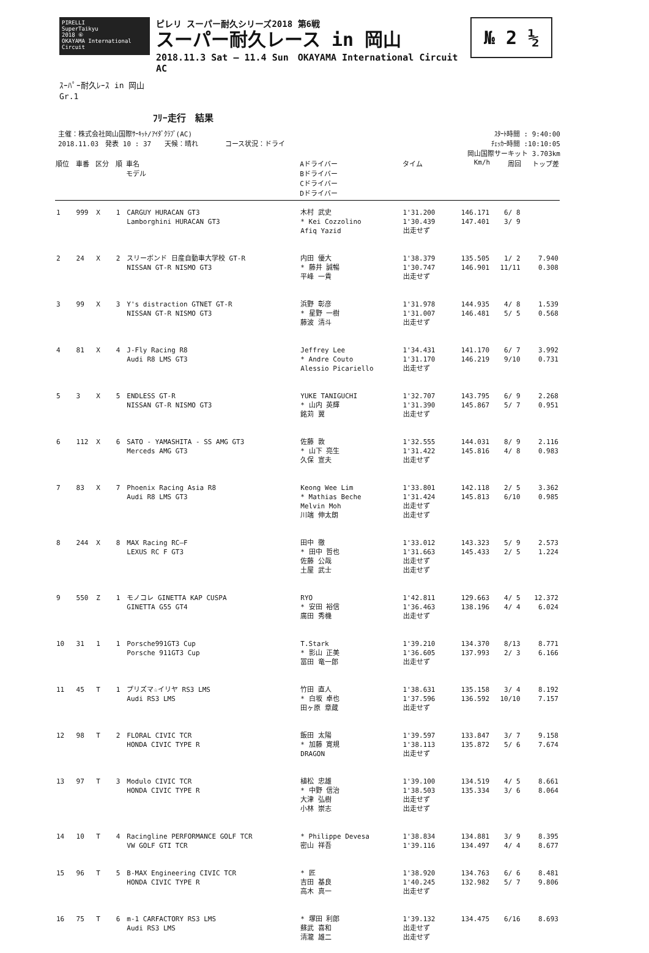PIRELLI
SuperTaikyu
2018 ⑥
OKAYAMA International Circuit
ピレリ スーパー耐久シリーズ2018 第6戦
スーパー耐久レース in 岡山
2018.11.3 Sat — 11.4 Sun　OKAYAMA International Circuit AC
№ 2 ½
ｽｰﾊﾟｰ耐久ﾚｰｽ in 岡山
Gr.1
ﾌﾘｰ走行　結果
主催：株式会社岡山国際ｻｰｷｯﾄ/ｱｲﾀﾞｸﾗﾌﾞ(AC)
2018.11.03　発表 10 : 37　　天候：晴れ　　　　コース状況：ドライ
ｽﾀｰﾄ時間 : 9:40:00
ﾁｪｯｶｰ時間 :10:10:05
岡山国際サーキット 3.703km
| 順位 | 車番 | 区分 | 順 | 車名 モデル | Aドライバー Bドライバー Cドライバー Dドライバー | タイム | Km/h | 周回 | トップ差 |
| --- | --- | --- | --- | --- | --- | --- | --- | --- | --- |
| 1 | 999 | X | 1 | CARGUY HURACAN GT3 Lamborghini HURACAN GT3 | 木村 武史 * Kei Cozzolino Afiq Yazid | 1'31.200 1'30.439 出走せず | 146.171 147.401 | 6/ 8 3/ 9 | |
| 2 | 24 | X | 2 | スリーボンド 日産自動車大学校 GT-R NISSAN GT-R NISMO GT3 | 内田 優大 * 藤井 誠暢 平峰 一貴 | 1'38.379 1'30.747 出走せず | 135.505 146.901 | 1/ 2 11/11 | 7.940 0.308 |
| 3 | 99 | X | 3 | Y's distraction GTNET GT-R NISSAN GT-R NISMO GT3 | 浜野 彰彦 * 星野 一樹 藤波 清斗 | 1'31.978 1'31.007 出走せず | 144.935 146.481 | 4/ 8 5/ 5 | 1.539 0.568 |
| 4 | 81 | X | 4 | J-Fly Racing R8 Audi R8 LMS GT3 | Jeffrey Lee * Andre Couto Alessio Picariello | 1'34.431 1'31.170 出走せず | 141.170 146.219 | 6/ 7 9/10 | 3.992 0.731 |
| 5 | 3 | X | 5 | ENDLESS GT-R NISSAN GT-R NISMO GT3 | YUKE TANIGUCHI * 山内 英輝 銘苅 翼 | 1'32.707 1'31.390 出走せず | 143.795 145.867 | 6/ 9 5/ 7 | 2.268 0.951 |
| 6 | 112 | X | 6 | SATO - YAMASHITA - SS AMG GT3 Merceds AMG GT3 | 佐藤 敦 * 山下 亮生 久保 宣夫 | 1'32.555 1'31.422 出走せず | 144.031 145.816 | 8/ 9 4/ 8 | 2.116 0.983 |
| 7 | 83 | X | 7 | Phoenix Racing Asia R8 Audi R8 LMS GT3 | Keong Wee Lim * Mathias Beche Melvin Moh 川端 伸太朗 | 1'33.801 1'31.424 出走せず 出走せず | 142.118 145.813 | 2/ 5 6/10 | 3.362 0.985 |
| 8 | 244 | X | 8 | MAX Racing RC—F LEXUS RC F GT3 | 田中 徹 * 田中 哲也 佐藤 公哉 土屋 武士 | 1'33.012 1'31.663 出走せず 出走せず | 143.323 145.433 | 5/ 9 2/ 5 | 2.573 1.224 |
| 9 | 550 | Z | 1 | モノコレ GINETTA KAP CUSPA GINETTA G55 GT4 | RYO * 安田 裕信 廣田 秀機 | 1'42.811 1'36.463 出走せず | 129.663 138.196 | 4/ 5 4/ 4 | 12.372 6.024 |
| 10 | 31 | 1 | 1 | Porsche991GT3 Cup Porsche 911GT3 Cup | T.Stark * 影山 正美 冨田 竜一郎 | 1'39.210 1'36.605 出走せず | 134.370 137.993 | 8/13 2/ 3 | 8.771 6.166 |
| 11 | 45 | T | 1 | プリズマ☆イリヤ RS3 LMS Audi RS3 LMS | 竹田 直人 * 白坂 卓也 田ヶ原 章蔵 | 1'38.631 1'37.596 出走せず | 135.158 136.592 | 3/ 4 10/10 | 8.192 7.157 |
| 12 | 98 | T | 2 | FLORAL CIVIC TCR HONDA CIVIC TYPE R | 飯田 太陽 * 加藤 寛規 DRAGON | 1'39.597 1'38.113 出走せず | 133.847 135.872 | 3/ 7 5/ 6 | 9.158 7.674 |
| 13 | 97 | T | 3 | Modulo CIVIC TCR HONDA CIVIC TYPE R | 植松 忠雄 * 中野 信治 大津 弘樹 小林 崇志 | 1'39.100 1'38.503 出走せず 出走せず | 134.519 135.334 | 4/ 5 3/ 6 | 8.661 8.064 |
| 14 | 10 | T | 4 | Racingline PERFORMANCE GOLF TCR VW GOLF GTI TCR | * Philippe Devesa 密山 祥吾 | 1'38.834 1'39.116 | 134.881 134.497 | 3/ 9 4/ 4 | 8.395 8.677 |
| 15 | 96 | T | 5 | B-MAX Engineering CIVIC TCR HONDA CIVIC TYPE R | * 匠 吉田 基良 高木 真一 | 1'38.920 1'40.245 出走せず | 134.763 132.982 | 6/ 6 5/ 7 | 8.481 9.806 |
| 16 | 75 | T | 6 | m-1 CARFACTORY RS3 LMS Audi RS3 LMS | * 塚田 利郎 蘇武 喜和 清瀧 雄二 | 1'39.132 出走せず 出走せず | 134.475 | 6/16 | 8.693 |